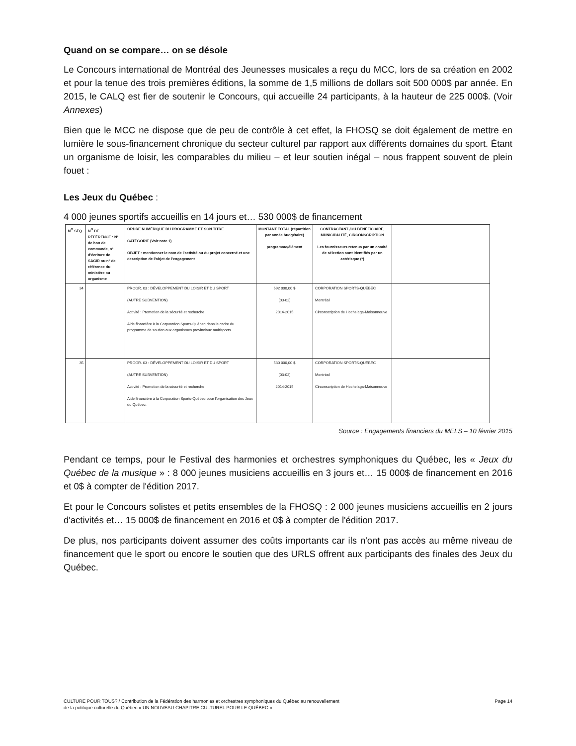Quand on se compare… on se désole
Le Concours international de Montréal des Jeunesses musicales a reçu du MCC, lors de sa création en 2002 et pour la tenue des trois premières éditions, la somme de 1,5 millions de dollars soit 500 000$ par année. En 2015, le CALQ est fier de soutenir le Concours, qui accueille 24 participants, à la hauteur de 225 000$. (Voir Annexes)
Bien que le MCC ne dispose que de peu de contrôle à cet effet, la FHOSQ se doit également de mettre en lumière le sous-financement chronique du secteur culturel par rapport aux différents domaines du sport. Étant un organisme de loisir, les comparables du milieu – et leur soutien inégal – nous frappent souvent de plein fouet :
Les Jeux du Québec :
4 000 jeunes sportifs accueillis en 14 jours et… 530 000$ de financement
| N<sup>O</sup> SÉQ. | N<sup>O</sup> DE RÉFÉRENCE : N° de bon de commande, n° d'écriture de SAGIR ou n° de référence du ministère ou organisme | ORDRE NUMÉRIQUE DU PROGRAMME ET SON TITRE CATÉGORIE (Voir note 1) OBJET : mentionner le nom de l'activité ou du projet concerné et une description de l'objet de l'engagement | MONTANT TOTAL (répartition par année budgétaire) programme/élément | CONTRACTANT /OU BÉNÉFICIAIRE, MUNICIPALITÉ, CIRCONSCRIPTION Les fournisseurs retenus par un comité de sélection sont identifiés par un astérisque (*) | |
| --- | --- | --- | --- | --- | --- |
| 34 | | PROGR. 03 : DÉVELOPPEMENT DU LOISIR ET DU SPORT (AUTRE SUBVENTION) Activité : Promotion de la sécurité et recherche Aide financière à la Corporation Sports-Québec dans le cadre du programme de soutien aux organismes provinciaux multisports. | 692 000,00 $ (03-02) 2014-2015 | CORPORATION SPORTS-QUÉBEC Montréal Circonscription de Hochelaga-Maisonneuve | |
| 35 | | PROGR. 03 : DÉVELOPPEMENT DU LOISIR ET DU SPORT (AUTRE SUBVENTION) Activité : Promotion de la sécurité et recherche Aide financière à la Corporation Sports-Québec pour l'organisation des Jeux du Québec. | 530 000,00 $ (03-02) 2014-2015 | CORPORATION SPORTS-QUÉBEC Montréal Circonscription de Hochelaga-Maisonneuve | |
Source : Engagements financiers du MELS – 10 février 2015
Pendant ce temps, pour le Festival des harmonies et orchestres symphoniques du Québec, les « Jeux du Québec de la musique » : 8 000 jeunes musiciens accueillis en 3 jours et… 15 000$ de financement en 2016 et 0$ à compter de l'édition 2017.
Et pour le Concours solistes et petits ensembles de la FHOSQ : 2 000 jeunes musiciens accueillis en 2 jours d'activités et… 15 000$ de financement en 2016 et 0$ à compter de l'édition 2017.
De plus, nos participants doivent assumer des coûts importants car ils n'ont pas accès au même niveau de financement que le sport ou encore le soutien que des URLS offrent aux participants des finales des Jeux du Québec.
CULTURE POUR TOUS? / Contribution de la Fédération des harmonies et orchestres symphoniques du Québec au renouvellement
de la politique culturelle du Québec « UN NOUVEAU CHAPITRE CULTUREL POUR LE QUÉBEC »
Page 14